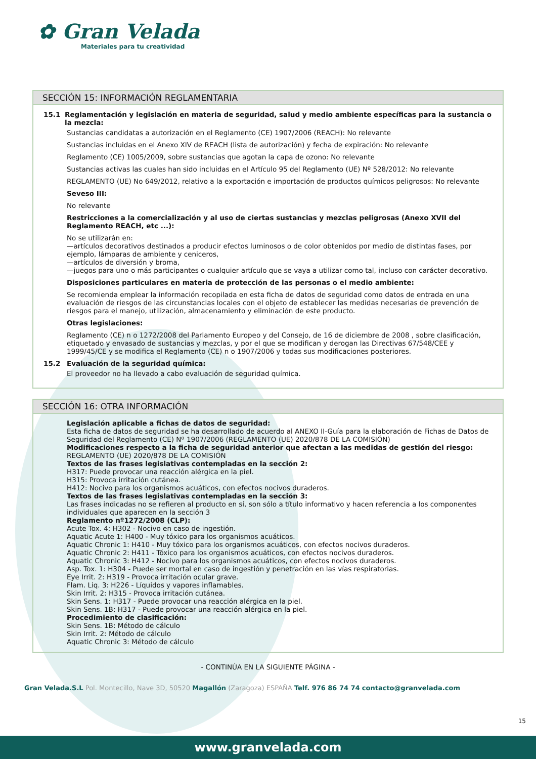✿ Gran Velada
Materiales para tu creatividad
SECCIÓN 15: INFORMACIÓN REGLAMENTARIA
15.1 Reglamentación y legislación en materia de seguridad, salud y medio ambiente específicas para la sustancia o la mezcla:
Sustancias candidatas a autorización en el Reglamento (CE) 1907/2006 (REACH): No relevante
Sustancias incluidas en el Anexo XIV de REACH (lista de autorización) y fecha de expiración: No relevante
Reglamento (CE) 1005/2009, sobre sustancias que agotan la capa de ozono: No relevante
Sustancias activas las cuales han sido incluidas en el Artículo 95 del Reglamento (UE) Nº 528/2012: No relevante
REGLAMENTO (UE) No 649/2012, relativo a la exportación e importación de productos químicos peligrosos: No relevante
Seveso III:
No relevante
Restricciones a la comercialización y al uso de ciertas sustancias y mezclas peligrosas (Anexo XVII del Reglamento REACH, etc ...):
No se utilizarán en:
—artículos decorativos destinados a producir efectos luminosos o de color obtenidos por medio de distintas fases, por ejemplo, lámparas de ambiente y ceniceros,
—artículos de diversión y broma,
—juegos para uno o más participantes o cualquier artículo que se vaya a utilizar como tal, incluso con carácter decorativo.
Disposiciones particulares en materia de protección de las personas o el medio ambiente:
Se recomienda emplear la información recopilada en esta ficha de datos de seguridad como datos de entrada en una evaluación de riesgos de las circunstancias locales con el objeto de establecer las medidas necesarias de prevención de riesgos para el manejo, utilización, almacenamiento y eliminación de este producto.
Otras legislaciones:
Reglamento (CE) n o 1272/2008 del Parlamento Europeo y del Consejo, de 16 de diciembre de 2008 , sobre clasificación, etiquetado y envasado de sustancias y mezclas, y por el que se modifican y derogan las Directivas 67/548/CEE y 1999/45/CE y se modifica el Reglamento (CE) n o 1907/2006 y todas sus modificaciones posteriores.
15.2 Evaluación de la seguridad química:
El proveedor no ha llevado a cabo evaluación de seguridad química.
SECCIÓN 16: OTRA INFORMACIÓN
Legislación aplicable a fichas de datos de seguridad:
Esta ficha de datos de seguridad se ha desarrollado de acuerdo al ANEXO II-Guía para la elaboración de Fichas de Datos de Seguridad del Reglamento (CE) Nº 1907/2006 (REGLAMENTO (UE) 2020/878 DE LA COMISIÓN)
Modificaciones respecto a la ficha de seguridad anterior que afectan a las medidas de gestión del riesgo:
REGLAMENTO (UE) 2020/878 DE LA COMISIÓN
Textos de las frases legislativas contempladas en la sección 2:
H317: Puede provocar una reacción alérgica en la piel.
H315: Provoca irritación cutánea.
H412: Nocivo para los organismos acuáticos, con efectos nocivos duraderos.
Textos de las frases legislativas contempladas en la sección 3:
Las frases indicadas no se refieren al producto en sí, son sólo a título informativo y hacen referencia a los componentes individuales que aparecen en la sección 3
Reglamento nº1272/2008 (CLP):
Acute Tox. 4: H302 - Nocivo en caso de ingestión.
Aquatic Acute 1: H400 - Muy tóxico para los organismos acuáticos.
Aquatic Chronic 1: H410 - Muy tóxico para los organismos acuáticos, con efectos nocivos duraderos.
Aquatic Chronic 2: H411 - Tóxico para los organismos acuáticos, con efectos nocivos duraderos.
Aquatic Chronic 3: H412 - Nocivo para los organismos acuáticos, con efectos nocivos duraderos.
Asp. Tox. 1: H304 - Puede ser mortal en caso de ingestión y penetración en las vías respiratorias.
Eye Irrit. 2: H319 - Provoca irritación ocular grave.
Flam. Liq. 3: H226 - Líquidos y vapores inflamables.
Skin Irrit. 2: H315 - Provoca irritación cutánea.
Skin Sens. 1: H317 - Puede provocar una reacción alérgica en la piel.
Skin Sens. 1B: H317 - Puede provocar una reacción alérgica en la piel.
Procedimiento de clasificación:
Skin Sens. 1B: Método de cálculo
Skin Irrit. 2: Método de cálculo
Aquatic Chronic 3: Método de cálculo
- CONTINÚA EN LA SIGUIENTE PÁGINA -
15
Gran Velada.S.L Pol. Montecillo, Nave 3D, 50520 Magallón (Zaragoza) ESPAÑA Telf. 976 86 74 74 contacto@granvelada.com
www.granvelada.com